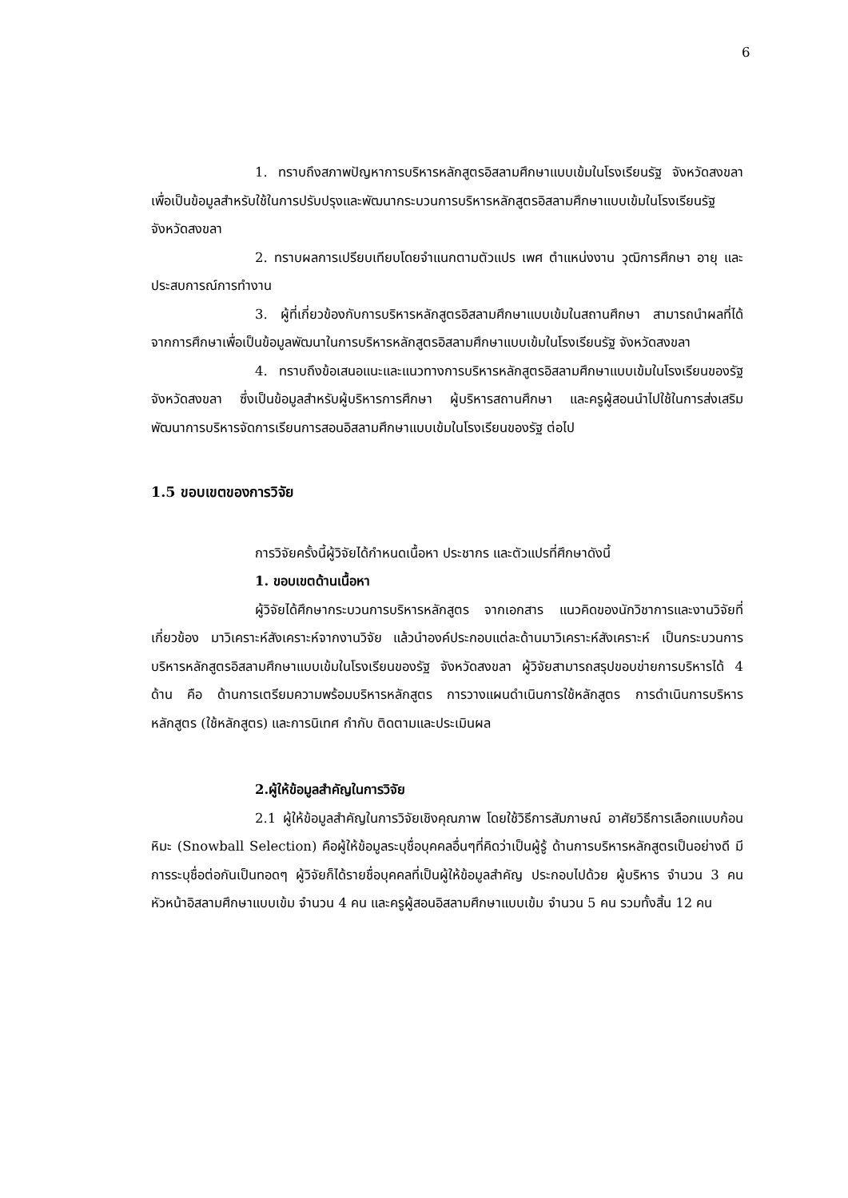6
1. ทราบถึงสภาพปัญหาการบริหารหลักสูตรอิสลามศึกษาแบบเข้มในโรงเรียนรัฐ จังหวัดสงขลา เพื่อเป็นข้อมูลสำหรับใช้ในการปรับปรุงและพัฒนากระบวนการบริหารหลักสูตรอิสลามศึกษาแบบเข้มในโรงเรียนรัฐ จังหวัดสงขลา
2. ทราบผลการเปรียบเทียบโดยจำแนกตามตัวแปร เพศ ตำแหน่งงาน วุฒิการศึกษา อายุ และประสบการณ์การทำงาน
3. ผู้ที่เกี่ยวข้องกับการบริหารหลักสูตรอิสลามศึกษาแบบเข้มในสถานศึกษา สามารถนำผลที่ได้จากการศึกษาเพื่อเป็นข้อมูลพัฒนาในการบริหารหลักสูตรอิสลามศึกษาแบบเข้มในโรงเรียนรัฐ จังหวัดสงขลา
4. ทราบถึงข้อเสนอแนะและแนวทางการบริหารหลักสูตรอิสลามศึกษาแบบเข้มในโรงเรียนของรัฐ จังหวัดสงขลา ซึ่งเป็นข้อมูลสำหรับผู้บริหารการศึกษา ผู้บริหารสถานศึกษา และครูผู้สอนนำไปใช้ในการส่งเสริมพัฒนาการบริหารจัดการเรียนการสอนอิสลามศึกษาแบบเข้มในโรงเรียนของรัฐ ต่อไป
1.5 ขอบเขตของการวิจัย
การวิจัยครั้งนี้ผู้วิจัยได้กำหนดเนื้อหา ประชากร และตัวแปรที่ศึกษาดังนี้
1. ขอบเขตด้านเนื้อหา
ผู้วิจัยได้ศึกษากระบวนการบริหารหลักสูตร จากเอกสาร แนวคิดของนักวิชาการและงานวิจัยที่เกี่ยวข้อง มาวิเคราะห์สังเคราะห์จากงานวิจัย แล้วนำองค์ประกอบแต่ละด้านมาวิเคราะห์สังเคราะห์ เป็นกระบวนการบริหารหลักสูตรอิสลามศึกษาแบบเข้มในโรงเรียนของรัฐ จังหวัดสงขลา ผู้วิจัยสามารถสรุปขอบข่ายการบริหารได้ 4 ด้าน คือ ด้านการเตรียมความพร้อมบริหารหลักสูตร การวางแผนดำเนินการใช้หลักสูตร การดำเนินการบริหารหลักสูตร (ใช้หลักสูตร) และการนิเทศ กำกับ ติดตามและประเมินผล
2.ผู้ให้ข้อมูลสำคัญในการวิจัย
2.1 ผู้ให้ข้อมูลสำคัญในการวิจัยเชิงคุณภาพ โดยใช้วิธีการสัมภาษณ์ อาศัยวิธีการเลือกแบบก้อนหิมะ (Snowball Selection) คือผู้ให้ข้อมูลระบุชื่อบุคคลอื่นๆที่คิดว่าเป็นผู้รู้ ด้านการบริหารหลักสูตรเป็นอย่างดี มีการระบุชื่อต่อกันเป็นทอดๆ ผู้วิจัยก็ได้รายชื่อบุคคลที่เป็นผู้ให้ข้อมูลสำคัญ ประกอบไปด้วย ผู้บริหาร จำนวน 3 คน หัวหน้าอิสลามศึกษาแบบเข้ม จำนวน 4 คน และครูผู้สอนอิสลามศึกษาแบบเข้ม จำนวน 5 คน รวมทั้งสิ้น 12 คน